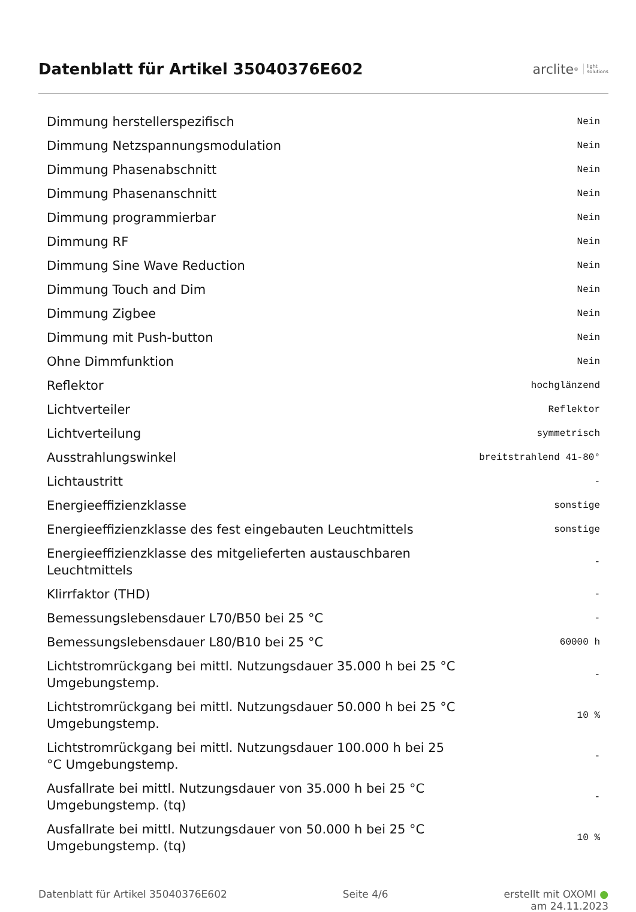Datenblatt für Artikel 35040376E602
arclite<sup>®</sup> light
solutions
| Dimmung herstellerspezifisch | Nein |
| Dimmung Netzspannungsmodulation | Nein |
| Dimmung Phasenabschnitt | Nein |
| Dimmung Phasenanschnitt | Nein |
| Dimmung programmierbar | Nein |
| Dimmung RF | Nein |
| Dimmung Sine Wave Reduction | Nein |
| Dimmung Touch and Dim | Nein |
| Dimmung Zigbee | Nein |
| Dimmung mit Push-button | Nein |
| Ohne Dimmfunktion | Nein |
| Reflektor | hochglänzend |
| Lichtverteiler | Reflektor |
| Lichtverteilung | symmetrisch |
| Ausstrahlungswinkel | breitstrahlend 41-80° |
| Lichtaustritt | - |
| Energieeffizienzklasse | sonstige |
| Energieeffizienzklasse des fest eingebauten Leuchtmittels | sonstige |
| Energieeffizienzklasse des mitgelieferten austauschbaren Leuchtmittels | - |
| Klirrfaktor (THD) | - |
| Bemessungslebensdauer L70/B50 bei 25 °C | - |
| Bemessungslebensdauer L80/B10 bei 25 °C | 60000 h |
| Lichtstromrückgang bei mittl. Nutzungsdauer 35.000 h bei 25 °C Umgebungstemp. | - |
| Lichtstromrückgang bei mittl. Nutzungsdauer 50.000 h bei 25 °C Umgebungstemp. | 10 % |
| Lichtstromrückgang bei mittl. Nutzungsdauer 100.000 h bei 25 °C Umgebungstemp. | - |
| Ausfallrate bei mittl. Nutzungsdauer von 35.000 h bei 25 °C Umgebungstemp. (tq) | - |
| Ausfallrate bei mittl. Nutzungsdauer von 50.000 h bei 25 °C Umgebungstemp. (tq) | 10 % |
Datenblatt für Artikel 35040376E602 Seite 4/6 erstellt mit OXOMI ●
am 24.11.2023